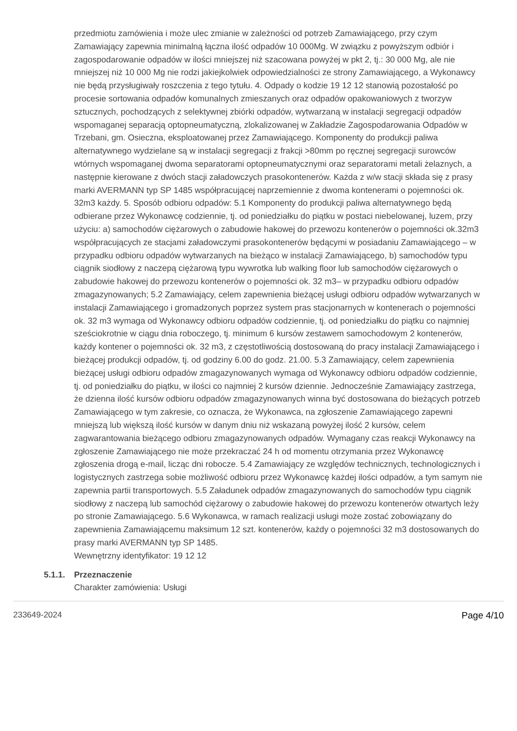przedmiotu zamówienia i może ulec zmianie w zależności od potrzeb Zamawiającego, przy czym Zamawiający zapewnia minimalną łączna ilość odpadów 10 000Mg. W związku z powyższym odbiór i zagospodarowanie odpadów w ilości mniejszej niż szacowana powyżej w pkt 2, tj.: 30 000 Mg, ale nie mniejszej niż 10 000 Mg nie rodzi jakiejkolwiek odpowiedzialności ze strony Zamawiającego, a Wykonawcy nie będą przysługiwały roszczenia z tego tytułu. 4. Odpady o kodzie 19 12 12 stanowią pozostałość po procesie sortowania odpadów komunalnych zmieszanych oraz odpadów opakowaniowych z tworzyw sztucznych, pochodzących z selektywnej zbiórki odpadów, wytwarzaną w instalacji segregacji odpadów wspomaganej separacją optopneumatyczną, zlokalizowanej w Zakładzie Zagospodarowania Odpadów w Trzebani, gm. Osieczna, eksploatowanej przez Zamawiającego. Komponenty do produkcji paliwa alternatywnego wydzielane są w instalacji segregacji z frakcji >80mm po ręcznej segregacji surowców wtórnych wspomaganej dwoma separatorami optopneumatycznymi oraz separatorami metali żelaznych, a następnie kierowane z dwóch stacji załadowczych prasokontenerów. Każda z w/w stacji składa się z prasy marki AVERMANN typ SP 1485 współpracującej naprzemiennie z dwoma kontenerami o pojemności ok. 32m3 każdy. 5. Sposób odbioru odpadów: 5.1 Komponenty do produkcji paliwa alternatywnego będą odbierane przez Wykonawcę codziennie, tj. od poniedziałku do piątku w postaci niebelowanej, luzem, przy użyciu: a) samochodów ciężarowych o zabudowie hakowej do przewozu kontenerów o pojemności ok.32m3 współpracujących ze stacjami załadowczymi prasokontenerów będącymi w posiadaniu Zamawiającego – w przypadku odbioru odpadów wytwarzanych na bieżąco w instalacji Zamawiającego, b) samochodów typu ciągnik siodłowy z naczepą ciężarową typu wywrotka lub walking floor lub samochodów ciężarowych o zabudowie hakowej do przewozu kontenerów o pojemności ok. 32 m3– w przypadku odbioru odpadów zmagazynowanych; 5.2 Zamawiający, celem zapewnienia bieżącej usługi odbioru odpadów wytwarzanych w instalacji Zamawiającego i gromadzonych poprzez system pras stacjonarnych w kontenerach o pojemności ok. 32 m3 wymaga od Wykonawcy odbioru odpadów codziennie, tj. od poniedziałku do piątku co najmniej sześciokrotnie w ciągu dnia roboczego, tj. minimum 6 kursów zestawem samochodowym 2 kontenerów, każdy kontener o pojemności ok. 32 m3, z częstotliwością dostosowaną do pracy instalacji Zamawiającego i bieżącej produkcji odpadów, tj. od godziny 6.00 do godz. 21.00. 5.3 Zamawiający, celem zapewnienia bieżącej usługi odbioru odpadów zmagazynowanych wymaga od Wykonawcy odbioru odpadów codziennie, tj. od poniedziałku do piątku, w ilości co najmniej 2 kursów dziennie. Jednocześnie Zamawiający zastrzega, że dzienna ilość kursów odbioru odpadów zmagazynowanych winna być dostosowana do bieżących potrzeb Zamawiającego w tym zakresie, co oznacza, że Wykonawca, na zgłoszenie Zamawiającego zapewni mniejszą lub większą ilość kursów w danym dniu niż wskazaną powyżej ilość 2 kursów, celem zagwarantowania bieżącego odbioru zmagazynowanych odpadów. Wymagany czas reakcji Wykonawcy na zgłoszenie Zamawiającego nie może przekraczać 24 h od momentu otrzymania przez Wykonawcę zgłoszenia drogą e-mail, licząc dni robocze. 5.4 Zamawiający ze względów technicznych, technologicznych i logistycznych zastrzega sobie możliwość odbioru przez Wykonawcę każdej ilości odpadów, a tym samym nie zapewnia partii transportowych. 5.5 Załadunek odpadów zmagazynowanych do samochodów typu ciągnik siodłowy z naczepą lub samochód ciężarowy o zabudowie hakowej do przewozu kontenerów otwartych leży po stronie Zamawiającego. 5.6 Wykonawca, w ramach realizacji usługi może zostać zobowiązany do zapewnienia Zamawiającemu maksimum 12 szt. kontenerów, każdy o pojemności 32 m3 dostosowanych do prasy marki AVERMANN typ SP 1485.
Wewnętrzny identyfikator: 19 12 12
5.1.1.
Przeznaczenie
Charakter zamówienia: Usługi
233649-2024 Page 4/10